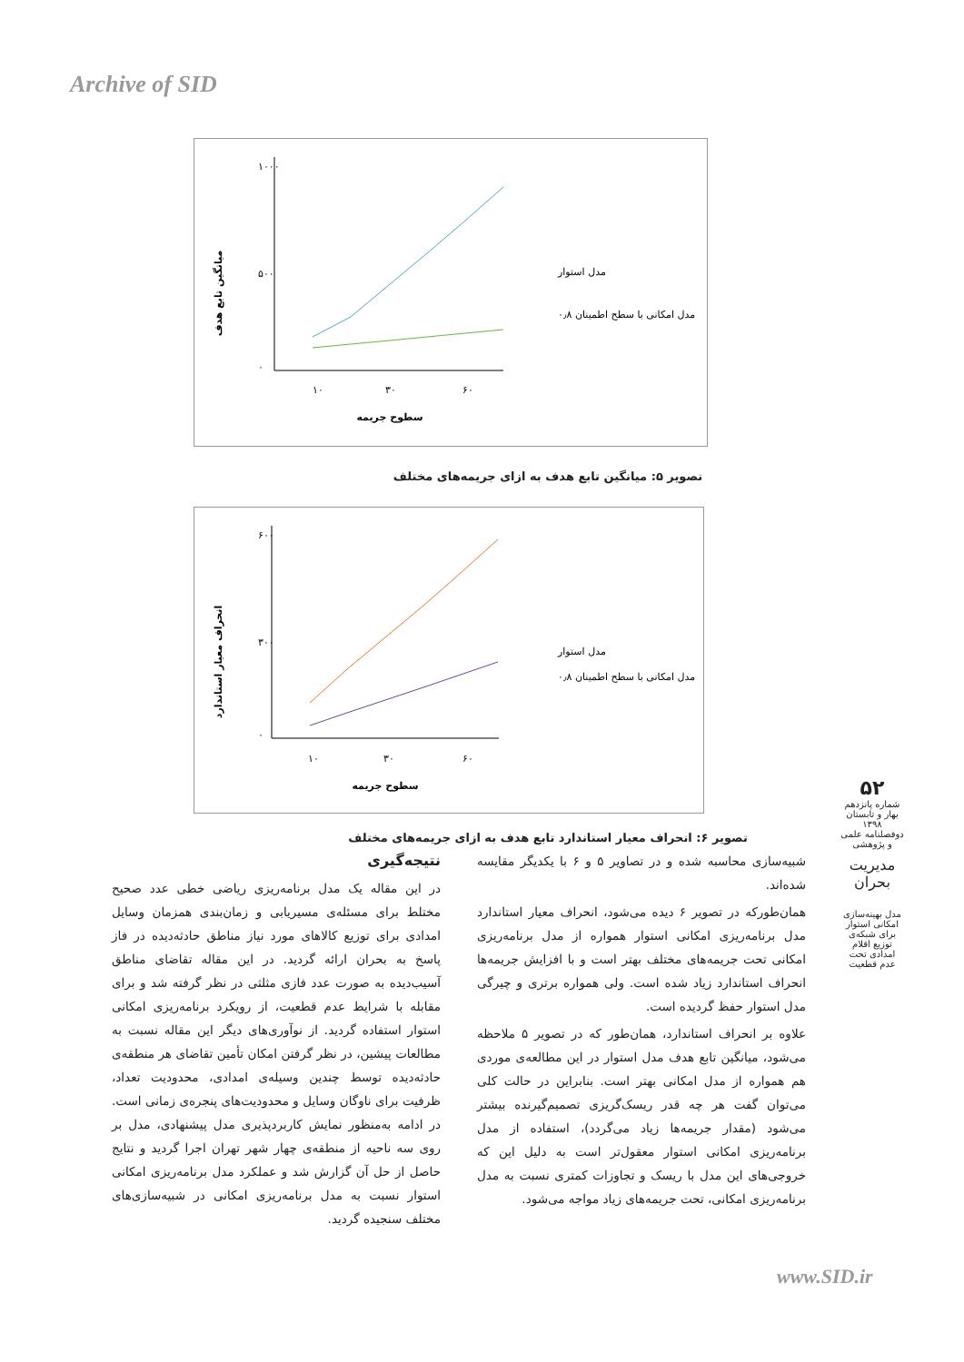Archive of SID
میانگین تابع هدف
۱۰۰۰
۵۰۰
۰
۱۰
۳۰
۶۰
سطوح جریمه
مدل استوار
مدل امکانی با سطح اطمینان ۰٫۸
تصویر ۵: میانگین تابع هدف به ازای جریمه‌های مختلف
انحراف معیار استاندارد
۶۰۰
۳۰۰
۰
۱۰
۳۰
۶۰
سطوح جریمه
مدل استوار
مدل امکانی با سطح اطمینان ۰٫۸
تصویر ۶: انحراف معیار استاندارد تابع هدف به ازای جریمه‌های مختلف
شبیه‌سازی محاسبه شده و در تصاویر ۵ و ۶ با یکدیگر مقایسه شده‌اند.
همان‌طورکه در تصویر ۶ دیده می‌شود، انحراف معیار استاندارد مدل برنامه‌ریزی امکانی استوار همواره از مدل برنامه‌ریزی امکانی تحت جریمه‌های مختلف بهتر است و با افزایش جریمه‌ها انحراف استاندارد زیاد شده است. ولی همواره برتری و چیرگی مدل استوار حفظ گردیده است.
علاوه بر انحراف استاندارد، همان‌طور که در تصویر ۵ ملاحظه می‌شود، میانگین تابع هدف مدل استوار در این مطالعه‌ی موردی هم همواره از مدل امکانی بهتر است. بنابراین در حالت کلی می‌توان گفت هر چه قدر ریسک‌گریزی تصمیم‌گیرنده بیشتر می‌شود (مقدار جریمه‌ها زیاد می‌گردد)، استفاده از مدل برنامه‌ریزی امکانی استوار معقول‌تر است به دلیل این که خروجی‌های این مدل با ریسک و تجاوزات کمتری نسبت به مدل برنامه‌ریزی امکانی، تحت جریمه‌های زیاد مواجه می‌شود.
نتیجه‌گیری
در این مقاله یک مدل برنامه‌ریزی ریاضی خطی عدد صحیح مختلط برای مسئله‌ی مسیریابی و زمان‌بندی همزمان وسایل امدادی برای توزیع کالاهای مورد نیاز مناطق حادثه‌دیده در فاز پاسخ به بحران ارائه گردید. در این مقاله تقاضای مناطق آسیب‌دیده به صورت عدد فازی مثلثی در نظر گرفته شد و برای مقابله با شرایط عدم قطعیت، از رویکرد برنامه‌ریزی امکانی استوار استفاده گردید. از نوآوری‌های دیگر این مقاله نسبت به مطالعات پیشین، در نظر گرفتن امکان تأمین تقاضای هر منطقه‌ی حادثه‌دیده توسط چندین وسیله‌ی امدادی، محدودیت تعداد، ظرفیت برای ناوگان وسایل و محدودیت‌های پنجره‌ی زمانی است. در ادامه به‌منظور نمایش کاربردپذیری مدل پیشنهادی، مدل بر روی سه ناحیه از منطقه‌ی چهار شهر تهران اجرا گردید و نتایج حاصل از حل آن گزارش شد و عملکرد مدل برنامه‌ریزی امکانی استوار نسبت به مدل برنامه‌ریزی امکانی در شبیه‌سازی‌های مختلف سنجیده گردید.
۵۲
شماره پانزدهم
بهار و تابستان ۱۳۹۸
دوفصلنامه علمی و پژوهشی
مدیریت بحران
مدل بهینه‌سازی امکانی استوار برای شبکه‌ی توزیع اقلام امدادی تحت عدم قطعیت
www.SID.ir